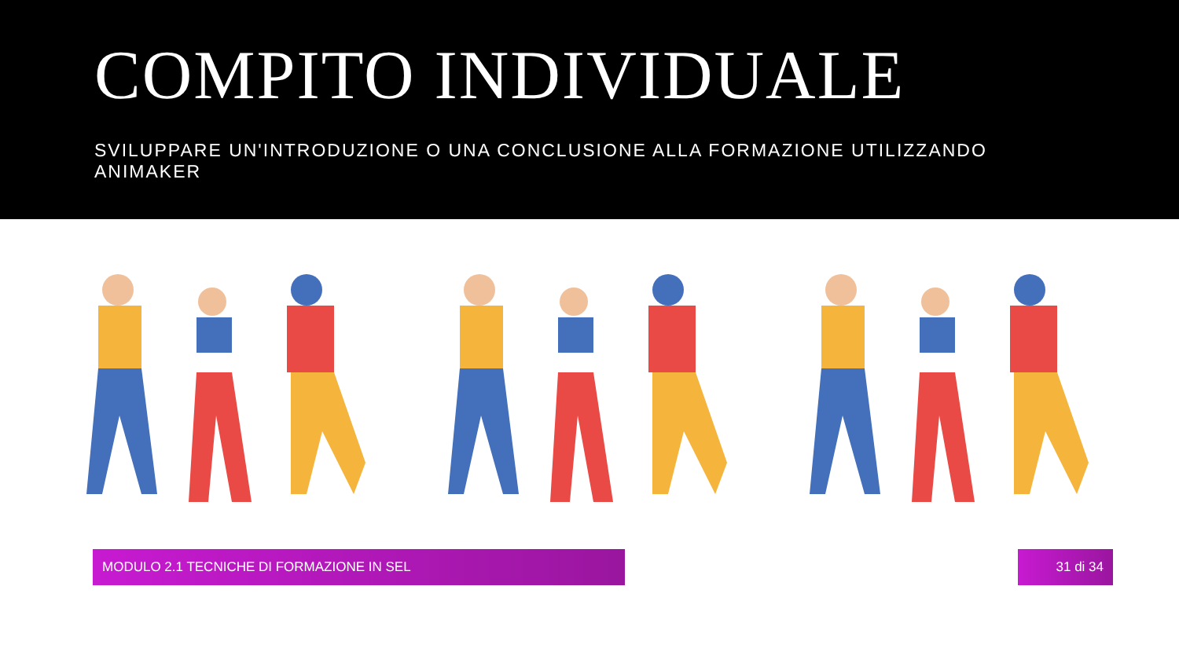COMPITO INDIVIDUALE
SVILUPPARE UN'INTRODUZIONE O UNA CONCLUSIONE ALLA FORMAZIONE UTILIZZANDO ANIMAKER
MODULO 2.1 TECNICHE DI FORMAZIONE IN SEL 31 di 34